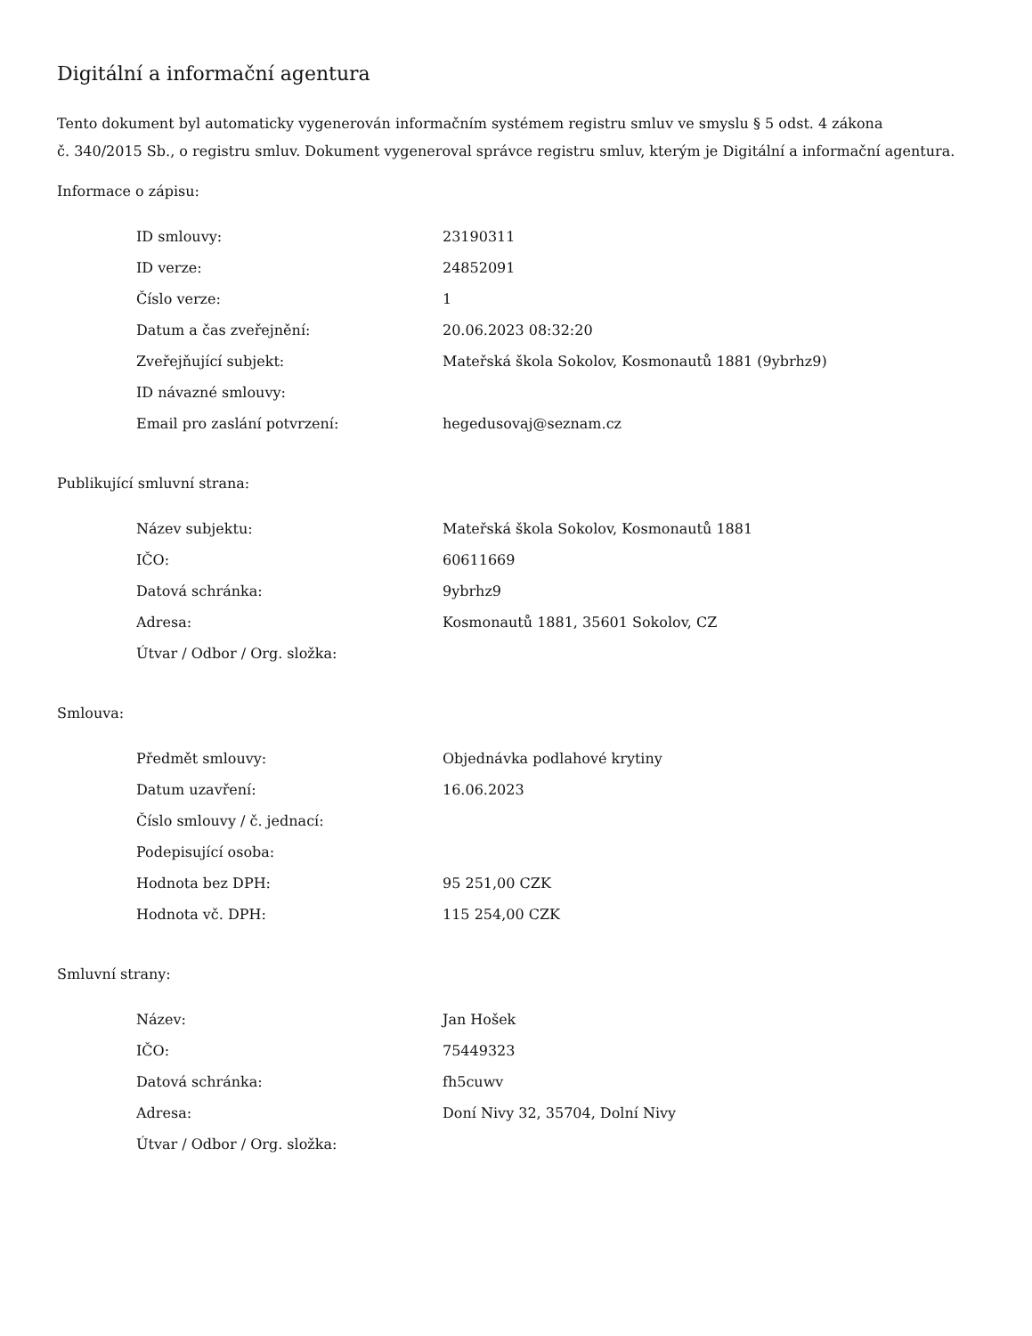Digitální a informační agentura
Tento dokument byl automaticky vygenerován informačním systémem registru smluv ve smyslu § 5 odst. 4 zákona
č. 340/2015 Sb., o registru smluv. Dokument vygeneroval správce registru smluv, kterým je Digitální a informační agentura.
Informace o zápisu:
| ID smlouvy: | 23190311 |
| ID verze: | 24852091 |
| Číslo verze: | 1 |
| Datum a čas zveřejnění: | 20.06.2023 08:32:20 |
| Zveřejňující subjekt: | Mateřská škola Sokolov, Kosmonautů 1881 (9ybrhz9) |
| ID návazné smlouvy: | |
| Email pro zaslání potvrzení: | hegedusovaj@seznam.cz |
Publikující smluvní strana:
| Název subjektu: | Mateřská škola Sokolov, Kosmonautů 1881 |
| IČO: | 60611669 |
| Datová schránka: | 9ybrhz9 |
| Adresa: | Kosmonautů 1881, 35601 Sokolov, CZ |
| Útvar / Odbor / Org. složka: | |
Smlouva:
| Předmět smlouvy: | Objednávka podlahové krytiny |
| Datum uzavření: | 16.06.2023 |
| Číslo smlouvy / č. jednací: | |
| Podepisující osoba: | |
| Hodnota bez DPH: | 95 251,00 CZK |
| Hodnota vč. DPH: | 115 254,00 CZK |
Smluvní strany:
| Název: | Jan Hošek |
| IČO: | 75449323 |
| Datová schránka: | fh5cuwv |
| Adresa: | Doní Nivy 32, 35704, Dolní Nivy |
| Útvar / Odbor / Org. složka: | |